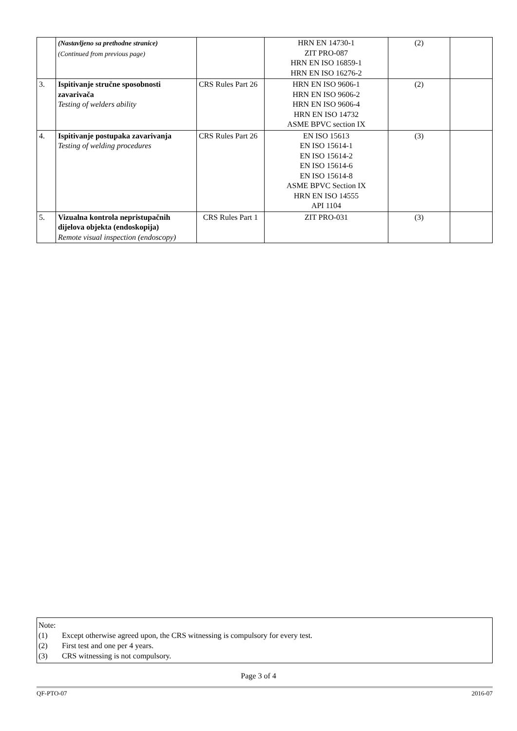| | (Nastavljeno sa prethodne stranice) (Continued from previous page) | | HRN EN 14730-1 ZIT PRO-087 HRN EN ISO 16859-1 HRN EN ISO 16276-2 | (2) | |
| 3. | Ispitivanje stručne sposobnosti zavarivača Testing of welders ability | CRS Rules Part 26 | HRN EN ISO 9606-1 HRN EN ISO 9606-2 HRN EN ISO 9606-4 HRN EN ISO 14732 ASME BPVC section IX | (2) | |
| 4. | Ispitivanje postupaka zavarivanja Testing of welding procedures | CRS Rules Part 26 | EN ISO 15613 EN ISO 15614-1 EN ISO 15614-2 EN ISO 15614-6 EN ISO 15614-8 ASME BPVC Section IX HRN EN ISO 14555 API 1104 | (3) | |
| 5. | Vizualna kontrola nepristupačnih dijelova objekta (endoskopija) Remote visual inspection (endoscopy) | CRS Rules Part 1 | ZIT PRO-031 | (3) | |
Note:
(1) Except otherwise agreed upon, the CRS witnessing is compulsory for every test.
(2) First test and one per 4 years.
(3) CRS witnessing is not compulsory.
Page 3 of 4
QF-PTO-07 2016-07